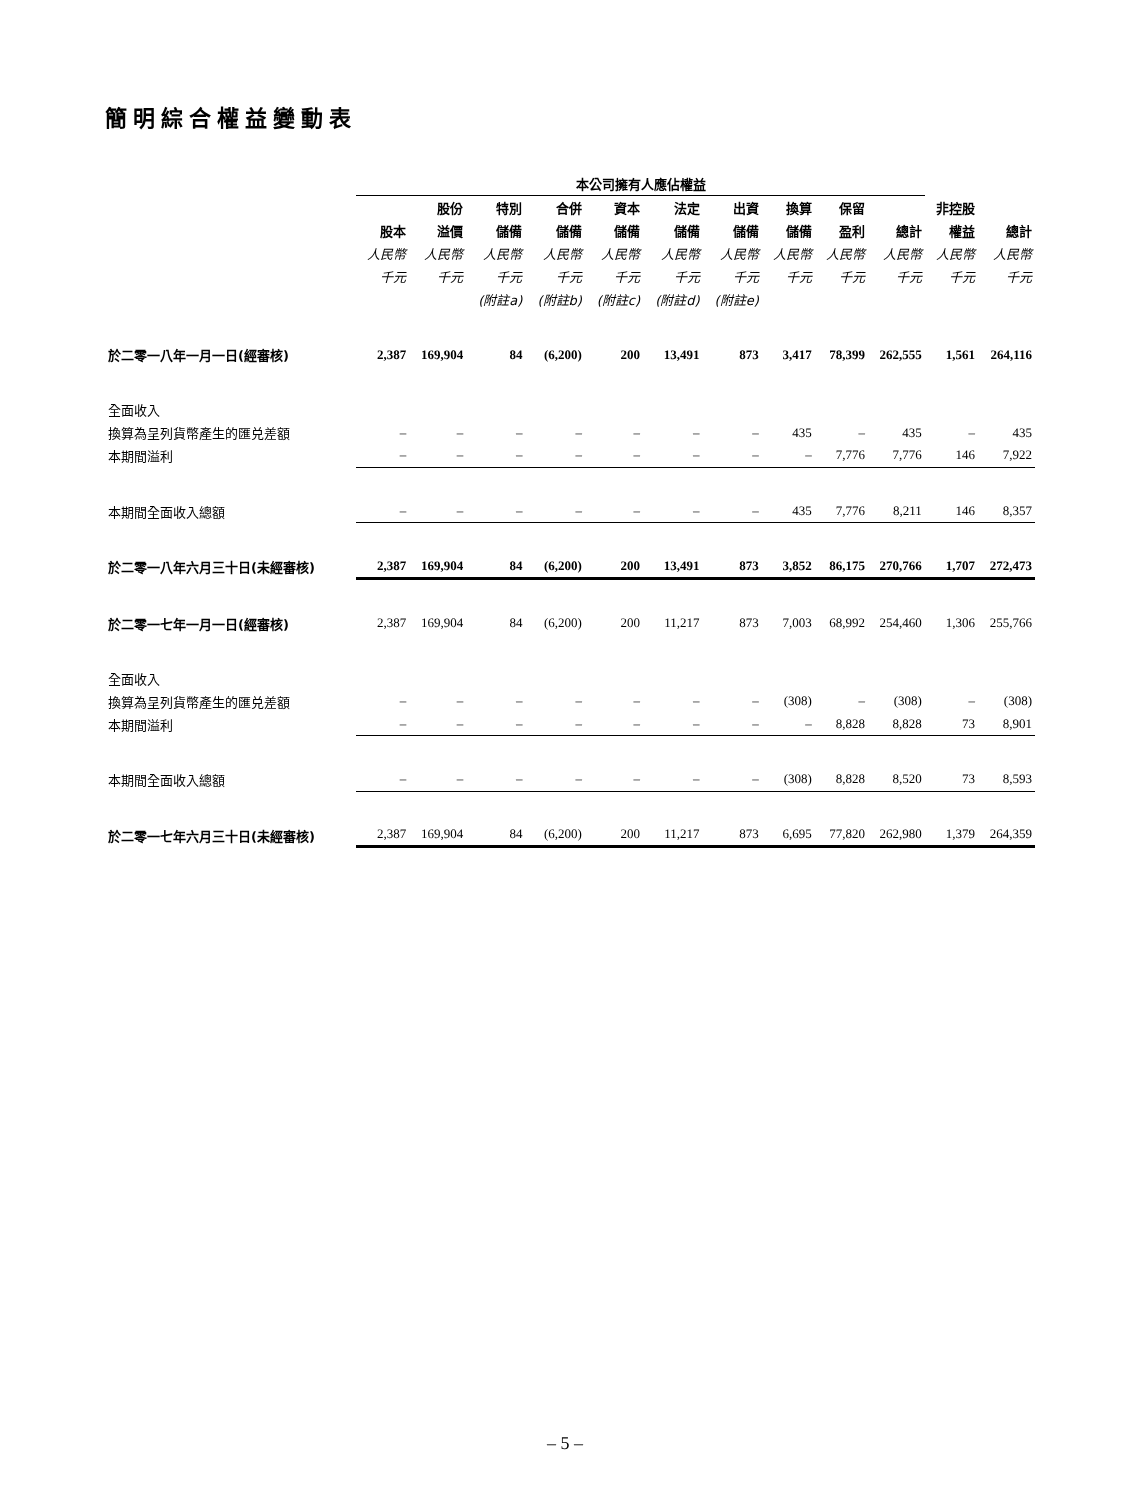簡明綜合權益變動表
| | 本公司擁有人應佔權益 | | | | | | | | | | | |
| --- | --- | --- | --- | --- | --- | --- | --- | --- | --- | --- | --- | --- |
| | | 股份 | 特別 | 合併 | 資本 | 法定 | 出資 | 換算 | 保留 | | 非控股 | |
| | 股本 | 溢價 | 儲備 | 儲備 | 儲備 | 儲備 | 儲備 | 儲備 | 盈利 | 總計 | 權益 | 總計 |
| | 人民幣 | 人民幣 | 人民幣 | 人民幣 | 人民幣 | 人民幣 | 人民幣 | 人民幣 | 人民幣 | 人民幣 | 人民幣 | 人民幣 |
| | 千元 | 千元 | 千元 | 千元 | 千元 | 千元 | 千元 | 千元 | 千元 | 千元 | 千元 | 千元 |
| | | | (附註a) | (附註b) | (附註c) | (附註d) | (附註e) | | | | | |
| 於二零一八年一月一日(經審核) | 2,387 | 169,904 | 84 | (6,200) | 200 | 13,491 | 873 | 3,417 | 78,399 | 262,555 | 1,561 | 264,116 |
| 全面收入 | | | | | | | | | | | | |
| 換算為呈列貨幣產生的匯兑差額 | – | – | – | – | – | – | – | 435 | – | 435 | – | 435 |
| 本期間溢利 | – | – | – | – | – | – | – | – | 7,776 | 7,776 | 146 | 7,922 |
| 本期間全面收入總額 | – | – | – | – | – | – | – | 435 | 7,776 | 8,211 | 146 | 8,357 |
| 於二零一八年六月三十日(未經審核) | 2,387 | 169,904 | 84 | (6,200) | 200 | 13,491 | 873 | 3,852 | 86,175 | 270,766 | 1,707 | 272,473 |
| 於二零一七年一月一日(經審核) | 2,387 | 169,904 | 84 | (6,200) | 200 | 11,217 | 873 | 7,003 | 68,992 | 254,460 | 1,306 | 255,766 |
| 全面收入 | | | | | | | | | | | | |
| 換算為呈列貨幣產生的匯兑差額 | – | – | – | – | – | – | – | (308) | – | (308) | – | (308) |
| 本期間溢利 | – | – | – | – | – | – | – | – | 8,828 | 8,828 | 73 | 8,901 |
| 本期間全面收入總額 | – | – | – | – | – | – | – | (308) | 8,828 | 8,520 | 73 | 8,593 |
| 於二零一七年六月三十日(未經審核) | 2,387 | 169,904 | 84 | (6,200) | 200 | 11,217 | 873 | 6,695 | 77,820 | 262,980 | 1,379 | 264,359 |
– 5 –